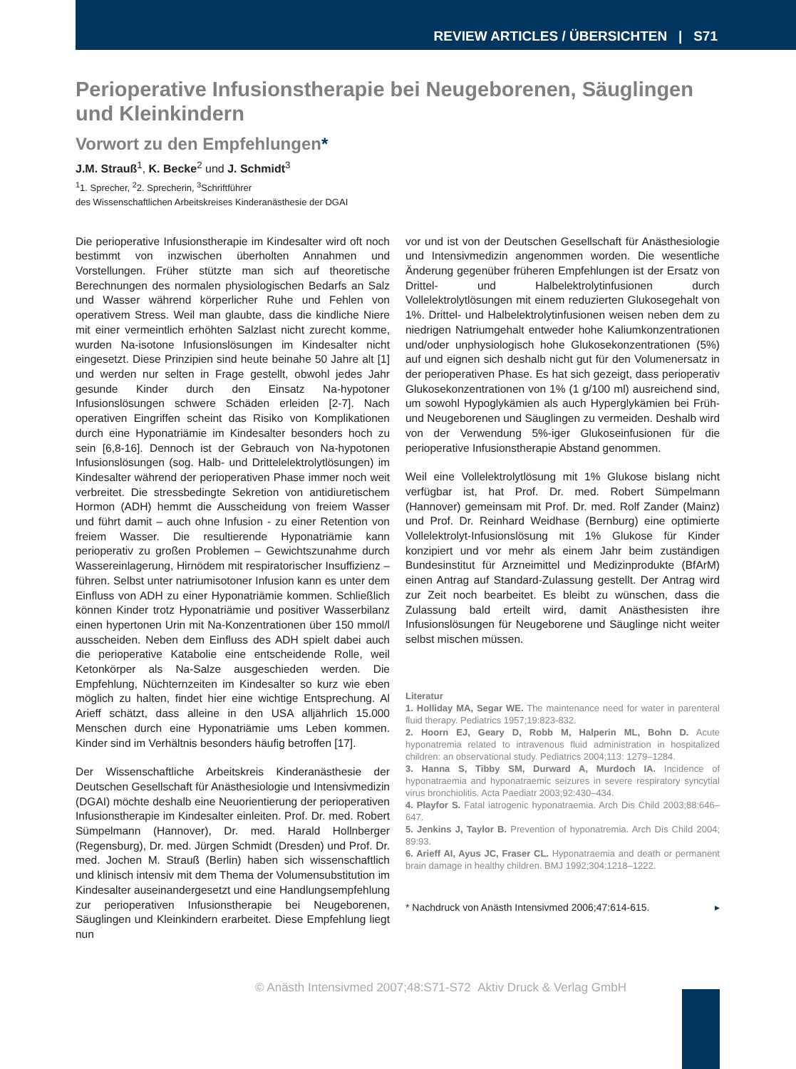REVIEW ARTICLES / ÜBERSICHTEN | S71
Perioperative Infusionstherapie bei Neugeborenen, Säuglingen und Kleinkindern
Vorwort zu den Empfehlungen*
J.M. Strauß<sup>1</sup>, K. Becke<sup>2</sup> und J. Schmidt<sup>3</sup>
<sup>1</sup> 1. Sprecher, <sup>2</sup>2. Sprecherin, <sup>3</sup>Schriftführer
des Wissenschaftlichen Arbeitskreises Kinderanästhesie der DGAI
Die perioperative Infusionstherapie im Kindesalter wird oft noch bestimmt von inzwischen überholten Annahmen und Vorstellungen. Früher stützte man sich auf theoretische Berechnungen des normalen physiologischen Bedarfs an Salz und Wasser während körperlicher Ruhe und Fehlen von operativem Stress. Weil man glaubte, dass die kindliche Niere mit einer vermeintlich erhöhten Salzlast nicht zurecht komme, wurden Na-isotone Infusionslösungen im Kindesalter nicht eingesetzt. Diese Prinzipien sind heute beinahe 50 Jahre alt [1] und werden nur selten in Frage gestellt, obwohl jedes Jahr gesunde Kinder durch den Einsatz Na-hypotoner Infusionslösungen schwere Schäden erleiden [2-7]. Nach operativen Eingriffen scheint das Risiko von Komplikationen durch eine Hyponatriämie im Kindesalter besonders hoch zu sein [6,8-16]. Dennoch ist der Gebrauch von Na-hypotonen Infusionslösungen (sog. Halb- und Drittelelektrolytlösungen) im Kindesalter während der perioperativen Phase immer noch weit verbreitet. Die stressbedingte Sekretion von antidiuretischem Hormon (ADH) hemmt die Ausscheidung von freiem Wasser und führt damit – auch ohne Infusion - zu einer Retention von freiem Wasser. Die resultierende Hyponatriämie kann perioperativ zu großen Problemen – Gewichtszunahme durch Wassereinlagerung, Hirnödem mit respiratorischer Insuffizienz – führen. Selbst unter natriumisotoner Infusion kann es unter dem Einfluss von ADH zu einer Hyponatriämie kommen. Schließlich können Kinder trotz Hyponatriämie und positiver Wasserbilanz einen hypertonen Urin mit Na-Konzentrationen über 150 mmol/l ausscheiden. Neben dem Einfluss des ADH spielt dabei auch die perioperative Katabolie eine entscheidende Rolle, weil Ketonkörper als Na-Salze ausgeschieden werden. Die Empfehlung, Nüchternzeiten im Kindesalter so kurz wie eben möglich zu halten, findet hier eine wichtige Entsprechung. Al Arieff schätzt, dass alleine in den USA alljährlich 15.000 Menschen durch eine Hyponatriämie ums Leben kommen. Kinder sind im Verhältnis besonders häufig betroffen [17].
Der Wissenschaftliche Arbeitskreis Kinderanästhesie der Deutschen Gesellschaft für Anästhesiologie und Intensivmedizin (DGAI) möchte deshalb eine Neuorientierung der perioperativen Infusionstherapie im Kindesalter einleiten. Prof. Dr. med. Robert Sümpelmann (Hannover), Dr. med. Harald Hollnberger (Regensburg), Dr. med. Jürgen Schmidt (Dresden) und Prof. Dr. med. Jochen M. Strauß (Berlin) haben sich wissenschaftlich und klinisch intensiv mit dem Thema der Volumensubstitution im Kindesalter auseinandergesetzt und eine Handlungsempfehlung zur perioperativen Infusionstherapie bei Neugeborenen, Säuglingen und Kleinkindern erarbeitet. Diese Empfehlung liegt nun
vor und ist von der Deutschen Gesellschaft für Anästhesiologie und Intensivmedizin angenommen worden. Die wesentliche Änderung gegenüber früheren Empfehlungen ist der Ersatz von Drittel- und Halbelektrolytinfusionen durch Vollelektrolytlösungen mit einem reduzierten Glukosegehalt von 1%. Drittel- und Halbelektrolytinfusionen weisen neben dem zu niedrigen Natriumgehalt entweder hohe Kaliumkonzentrationen und/oder unphysiologisch hohe Glukosekonzentrationen (5%) auf und eignen sich deshalb nicht gut für den Volumenersatz in der perioperativen Phase. Es hat sich gezeigt, dass perioperativ Glukosekonzentrationen von 1% (1 g/100 ml) ausreichend sind, um sowohl Hypoglykämien als auch Hyperglykämien bei Früh- und Neugeborenen und Säuglingen zu vermeiden. Deshalb wird von der Verwendung 5%-iger Glukoseinfusionen für die perioperative Infusionstherapie Abstand genommen.
Weil eine Vollelektrolytlösung mit 1% Glukose bislang nicht verfügbar ist, hat Prof. Dr. med. Robert Sümpelmann (Hannover) gemeinsam mit Prof. Dr. med. Rolf Zander (Mainz) und Prof. Dr. Reinhard Weidhase (Bernburg) eine optimierte Vollelektrolyt-Infusionslösung mit 1% Glukose für Kinder konzipiert und vor mehr als einem Jahr beim zuständigen Bundesinstitut für Arzneimittel und Medizinprodukte (BfArM) einen Antrag auf Standard-Zulassung gestellt. Der Antrag wird zur Zeit noch bearbeitet. Es bleibt zu wünschen, dass die Zulassung bald erteilt wird, damit Anästhesisten ihre Infusionslösungen für Neugeborene und Säuglinge nicht weiter selbst mischen müssen.
Literatur
1. Holliday MA, Segar WE. The maintenance need for water in parenteral fluid therapy. Pediatrics 1957;19:823-832.
2. Hoorn EJ, Geary D, Robb M, Halperin ML, Bohn D. Acute hyponatremia related to intravenous fluid administration in hospitalized children: an observational study. Pediatrics 2004;113: 1279–1284.
3. Hanna S, Tibby SM, Durward A, Murdoch IA. Incidence of hyponatraemia and hyponatraemic seizures in severe respiratory syncytial virus bronchiolitis. Acta Paediatr 2003;92:430–434.
4. Playfor S. Fatal iatrogenic hyponatraemia. Arch Dis Child 2003;88:646–647.
5. Jenkins J, Taylor B. Prevention of hyponatremia. Arch Dis Child 2004; 89:93.
6. Arieff AI, Ayus JC, Fraser CL. Hyponatraemia and death or permanent brain damage in healthy children. BMJ 1992;304:1218–1222.
* Nachdruck von Anästh Intensivmed 2006;47:614-615. ▸
© Anästh Intensivmed 2007;48:S71-S72 Aktiv Druck & Verlag GmbH